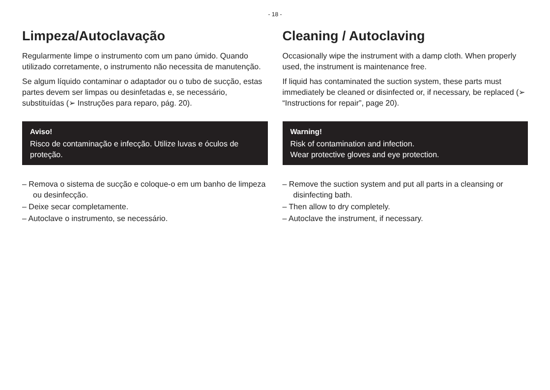- 18 -
Limpeza/Autoclavação
Regularmente limpe o instrumento com um pano úmido. Quando utilizado corretamente, o instrumento não necessita de manutenção.
Se algum líquido contaminar o adaptador ou o tubo de sucção, estas partes devem ser limpas ou desinfetadas e, se necessário, substituídas (➢ Instruções para reparo, pág. 20).
Aviso!
Risco de contaminação e infecção. Utilize luvas e óculos de proteção.
– Remova o sistema de sucção e coloque-o em um banho de limpeza ou desinfecção.
– Deixe secar completamente.
– Autoclave o instrumento, se necessário.
Cleaning / Autoclaving
Occasionally wipe the instrument with a damp cloth. When properly used, the instrument is maintenance free.
If liquid has contaminated the suction system, these parts must immediately be cleaned or disinfected or, if necessary, be replaced (➢ “Instructions for repair”, page 20).
Warning!
Risk of contamination and infection.
Wear protective gloves and eye protection.
– Remove the suction system and put all parts in a cleansing or disinfecting bath.
– Then allow to dry completely.
– Autoclave the instrument, if necessary.